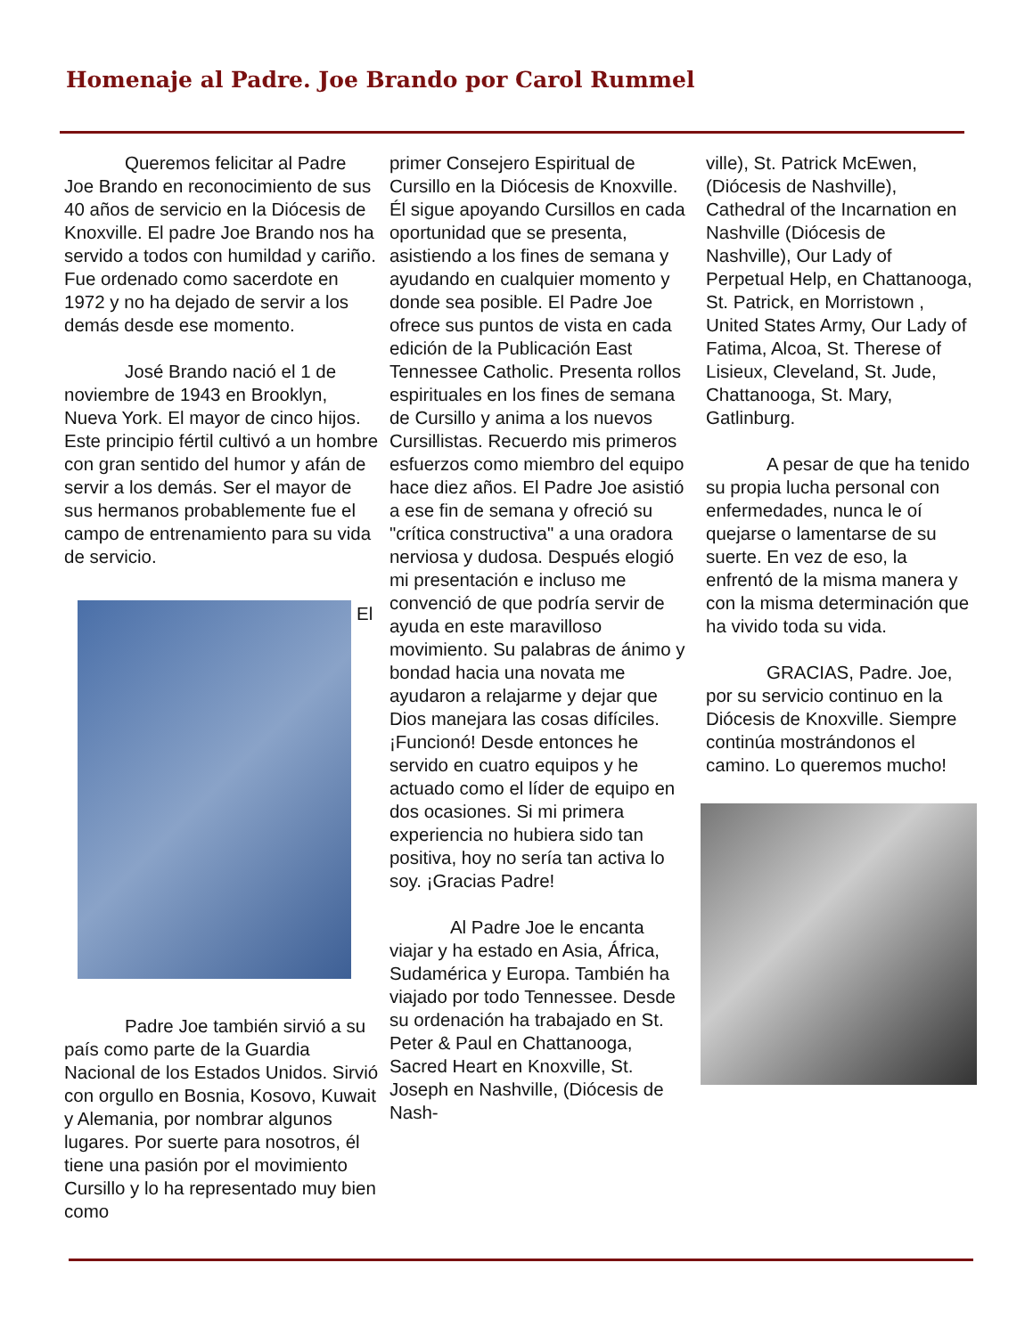Homenaje al Padre. Joe Brando por Carol Rummel
Queremos felicitar al Padre Joe Brando en reconocimiento de sus 40 años de servicio en la Diócesis de Knoxville. El padre Joe Brando nos ha servido a todos con humildad y cariño. Fue ordenado como sacerdote en 1972 y no ha dejado de servir a los demás desde ese momento.
José Brando nació el 1 de noviembre de 1943 en Brooklyn, Nueva York. El mayor de cinco hijos. Este principio fértil cultivó a un hombre con gran sentido del humor y afán de servir a los demás. Ser el mayor de sus hermanos probablemente fue el campo de entrenamiento para su vida de servicio.
El
Padre Joe también sirvió a su país como parte de la Guardia Nacional de los Estados Unidos. Sirvió con orgullo en Bosnia, Kosovo, Kuwait y Alemania, por nombrar algunos lugares. Por suerte para nosotros, él tiene una pasión por el movimiento Cursillo y lo ha representado muy bien como
primer Consejero Espiritual de Cursillo en la Diócesis de Knoxville. Él sigue apoyando Cursillos en cada oportunidad que se presenta, asistiendo a los fines de semana y ayudando en cualquier momento y donde sea posible. El Padre Joe ofrece sus puntos de vista en cada edición de la Publicación East Tennessee Catholic. Presenta rollos espirituales en los fines de semana de Cursillo y anima a los nuevos Cursillistas. Recuerdo mis primeros esfuerzos como miembro del equipo hace diez años. El Padre Joe asistió a ese fin de semana y ofreció su "crítica constructiva" a una oradora nerviosa y dudosa. Después elogió mi presentación e incluso me convenció de que podría servir de ayuda en este maravilloso movimiento. Su palabras de ánimo y bondad hacia una novata me ayudaron a relajarme y dejar que Dios manejara las cosas difíciles. ¡Funcionó! Desde entonces he servido en cuatro equipos y he actuado como el líder de equipo en dos ocasiones. Si mi primera experiencia no hubiera sido tan positiva, hoy no sería tan activa lo soy. ¡Gracias Padre!
Al Padre Joe le encanta viajar y ha estado en Asia, África, Sudamérica y Europa. También ha viajado por todo Tennessee. Desde su ordenación ha trabajado en St. Peter & Paul en Chattanooga, Sacred Heart en Knoxville, St. Joseph en Nashville, (Diócesis de Nash-
ville), St. Patrick McEwen, (Diócesis de Nashville), Cathedral of the Incarnation en Nashville (Diócesis de Nashville), Our Lady of Perpetual Help, en Chattanooga, St. Patrick, en Morristown , United States Army, Our Lady of Fatima, Alcoa, St. Therese of Lisieux, Cleveland, St. Jude, Chattanooga, St. Mary, Gatlinburg.
A pesar de que ha tenido su propia lucha personal con enfermedades, nunca le oí quejarse o lamentarse de su suerte. En vez de eso, la enfrentó de la misma manera y con la misma determinación que ha vivido toda su vida.
GRACIAS, Padre. Joe, por su servicio continuo en la Diócesis de Knoxville. Siempre continúa mostrándonos el camino. Lo queremos mucho!